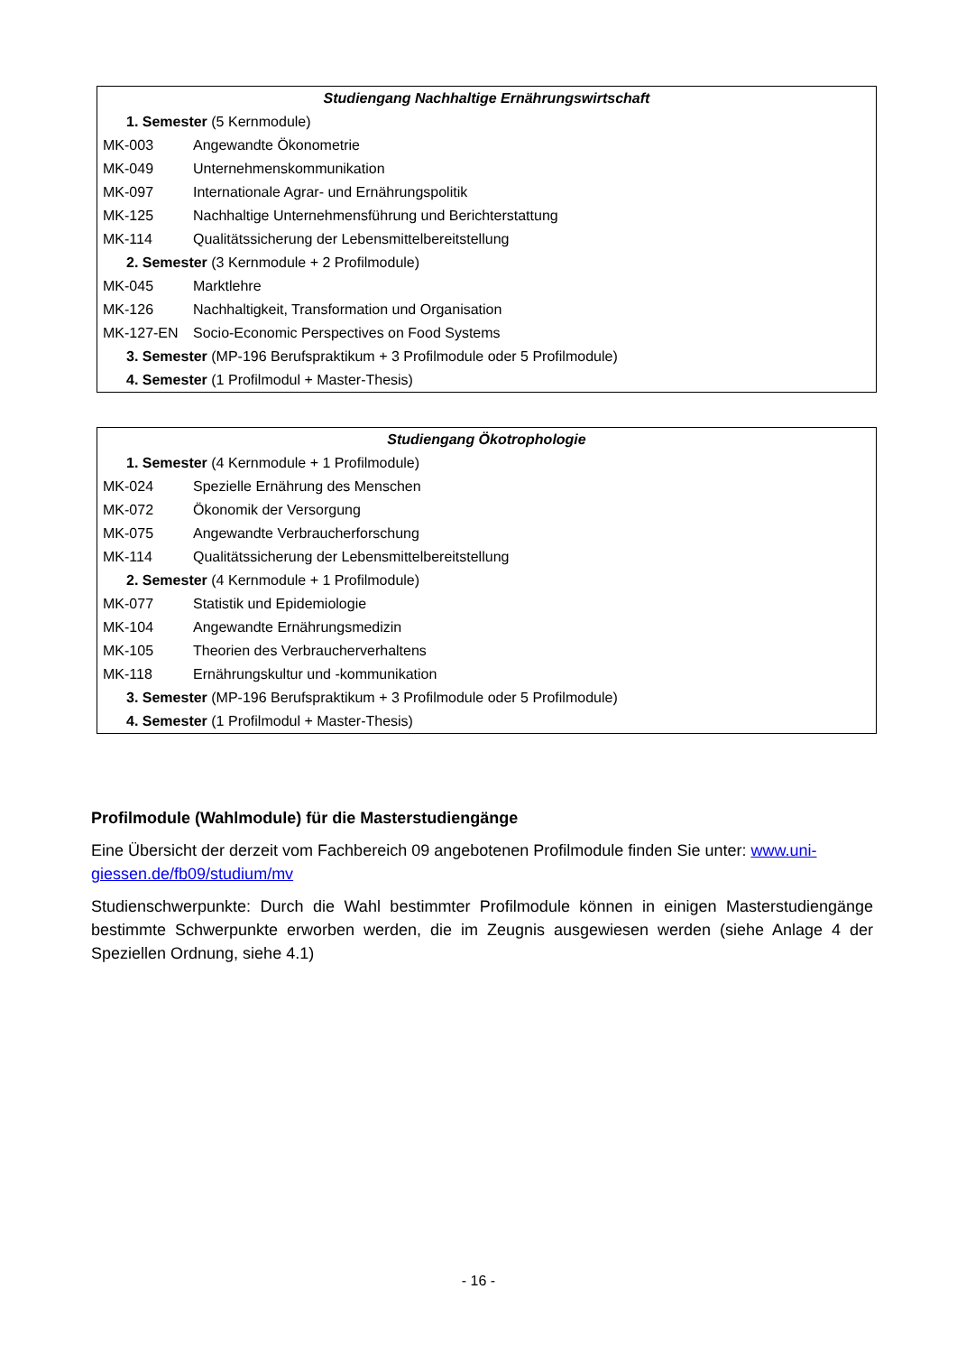| Studiengang Nachhaltige Ernährungswirtschaft | |
| 1. Semester (5 Kernmodule) | |
| MK-003 | Angewandte Ökonometrie |
| MK-049 | Unternehmenskommunikation |
| MK-097 | Internationale Agrar- und Ernährungspolitik |
| MK-125 | Nachhaltige Unternehmensführung und Berichterstattung |
| MK-114 | Qualitätssicherung der Lebensmittelbereitstellung |
| 2. Semester (3 Kernmodule + 2 Profilmodule) | |
| MK-045 | Marktlehre |
| MK-126 | Nachhaltigkeit, Transformation und Organisation |
| MK-127-EN | Socio-Economic Perspectives on Food Systems |
| 3. Semester (MP-196 Berufspraktikum + 3 Profilmodule oder 5 Profilmodule) | |
| 4. Semester (1 Profilmodul + Master-Thesis) | |
| Studiengang Ökotrophologie | |
| 1. Semester (4 Kernmodule + 1 Profilmodule) | |
| MK-024 | Spezielle Ernährung des Menschen |
| MK-072 | Ökonomik der Versorgung |
| MK-075 | Angewandte Verbraucherforschung |
| MK-114 | Qualitätssicherung der Lebensmittelbereitstellung |
| 2. Semester (4 Kernmodule + 1 Profilmodule) | |
| MK-077 | Statistik und Epidemiologie |
| MK-104 | Angewandte Ernährungsmedizin |
| MK-105 | Theorien des Verbraucherverhaltens |
| MK-118 | Ernährungskultur und -kommunikation |
| 3. Semester (MP-196 Berufspraktikum + 3 Profilmodule oder 5 Profilmodule) | |
| 4. Semester (1 Profilmodul + Master-Thesis) | |
Profilmodule (Wahlmodule) für die Masterstudiengänge
Eine Übersicht der derzeit vom Fachbereich 09 angebotenen Profilmodule finden Sie unter: www.uni-giessen.de/fb09/studium/mv
Studienschwerpunkte: Durch die Wahl bestimmter Profilmodule können in einigen Masterstudiengänge bestimmte Schwerpunkte erworben werden, die im Zeugnis ausgewiesen werden (siehe Anlage 4 der Speziellen Ordnung, siehe 4.1)
- 16 -